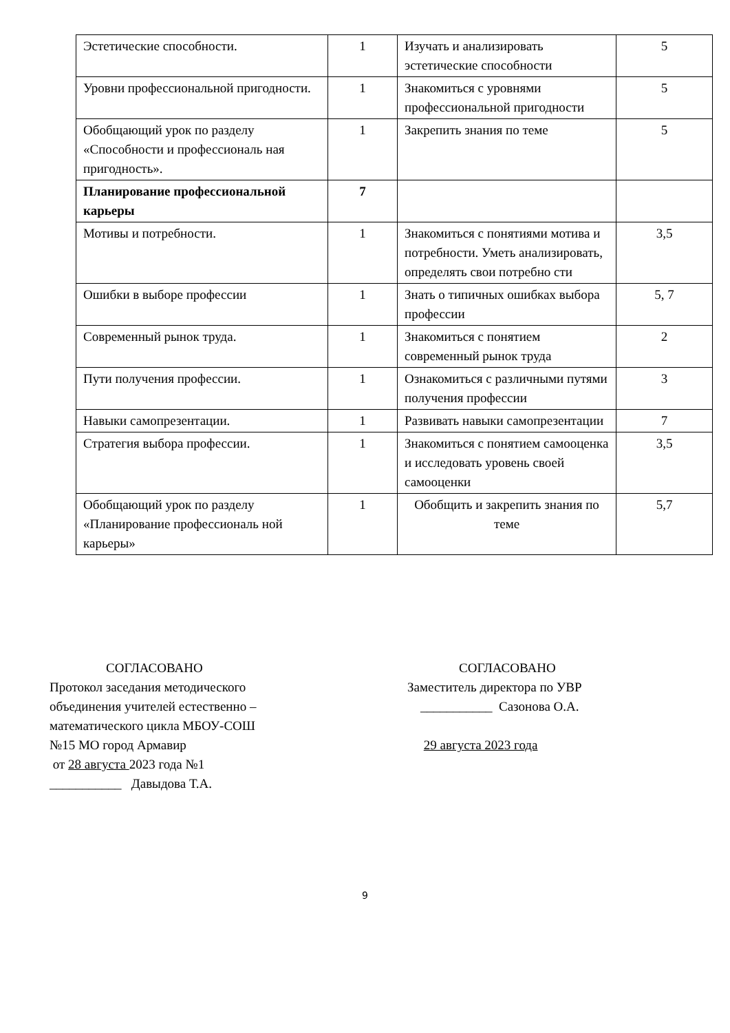| Эстетические способности. | 1 | Изучать и анализировать эстетические способности | 5 |
| Уровни профессиональной пригодности. | 1 | Знакомиться с уровнями профессиональной пригодности | 5 |
| Обобщающий урок по разделу «Способности и профессиональ ная пригодность». | 1 | Закрепить знания по теме | 5 |
| Планирование профессиональной карьеры | 7 | | |
| Мотивы и потребности. | 1 | Знакомиться с понятиями мотива и потребности. Уметь анализировать, определять свои потребно сти | 3,5 |
| Ошибки в выборе профессии | 1 | Знать о типичных ошибках выбора профессии | 5, 7 |
| Современный рынок труда. | 1 | Знакомиться с понятием современный рынок труда | 2 |
| Пути получения профессии. | 1 | Ознакомиться с различными путями получения профессии | 3 |
| Навыки самопрезентации. | 1 | Развивать навыки самопрезентации | 7 |
| Стратегия выбора профессии. | 1 | Знакомиться с понятием самооценка и исследовать уровень своей самооценки | 3,5 |
| Обобщающий урок по разделу «Планирование профессиональ ной карьеры» | 1 | Обобщить и закрепить знания по теме | 5,7 |
СОГЛАСОВАНО
Протокол заседания методического
объединения учителей естественно –
математического цикла МБОУ-СОШ
№15 МО город Армавир
от 28 августа 2023 года №1
___________ Давыдова Т.А.
СОГЛАСОВАНО
Заместитель директора по УВР
___________ Сазонова О.А.
29 августа 2023 года
9